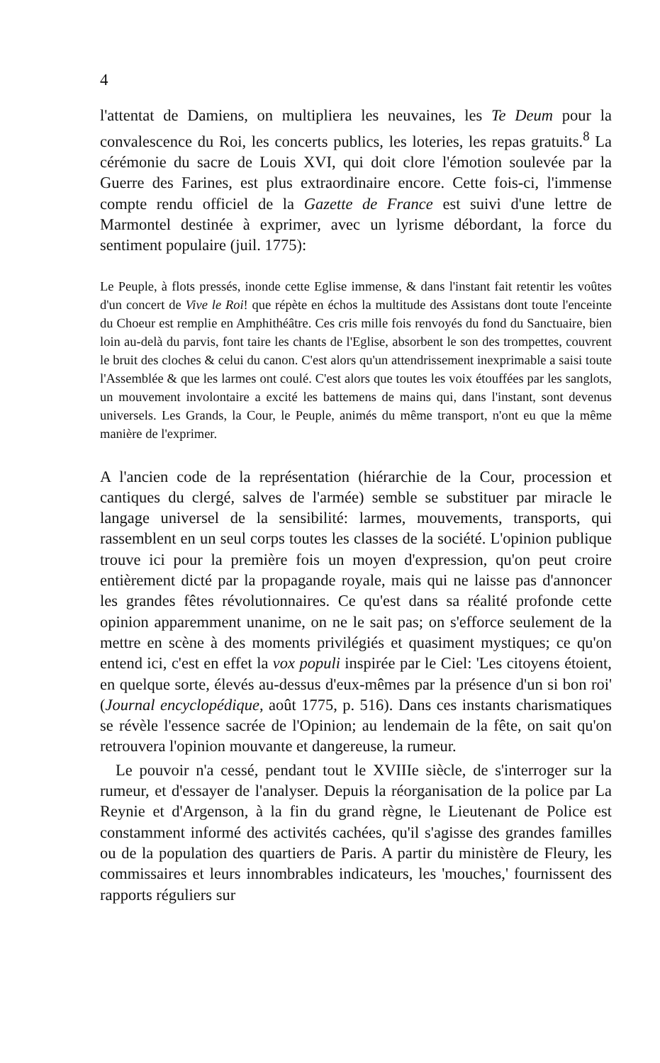4
l'attentat de Damiens, on multipliera les neuvaines, les Te Deum pour la convalescence du Roi, les concerts publics, les loteries, les repas gratuits.<sup>8</sup> La cérémonie du sacre de Louis XVI, qui doit clore l'émotion soulevée par la Guerre des Farines, est plus extraordinaire encore. Cette fois-ci, l'immense compte rendu officiel de la Gazette de France est suivi d'une lettre de Marmontel destinée à exprimer, avec un lyrisme débordant, la force du sentiment populaire (juil. 1775):
Le Peuple, à flots pressés, inonde cette Eglise immense, & dans l'instant fait retentir les voûtes d'un concert de Vive le Roi! que répète en échos la multitude des Assistans dont toute l'enceinte du Choeur est remplie en Amphithéâtre. Ces cris mille fois renvoyés du fond du Sanctuaire, bien loin au-delà du parvis, font taire les chants de l'Eglise, absorbent le son des trompettes, couvrent le bruit des cloches & celui du canon. C'est alors qu'un attendrissement inexprimable a saisi toute l'Assemblée & que les larmes ont coulé. C'est alors que toutes les voix étouffées par les sanglots, un mouvement involontaire a excité les battemens de mains qui, dans l'instant, sont devenus universels. Les Grands, la Cour, le Peuple, animés du même transport, n'ont eu que la même manière de l'exprimer.
A l'ancien code de la représentation (hiérarchie de la Cour, procession et cantiques du clergé, salves de l'armée) semble se substituer par miracle le langage universel de la sensibilité: larmes, mouvements, transports, qui rassemblent en un seul corps toutes les classes de la société. L'opinion publique trouve ici pour la première fois un moyen d'expression, qu'on peut croire entièrement dicté par la propagande royale, mais qui ne laisse pas d'annoncer les grandes fêtes révolutionnaires. Ce qu'est dans sa réalité profonde cette opinion apparemment unanime, on ne le sait pas; on s'efforce seulement de la mettre en scène à des moments privilégiés et quasiment mystiques; ce qu'on entend ici, c'est en effet la vox populi inspirée par le Ciel: 'Les citoyens étoient, en quelque sorte, élevés au-dessus d'eux-mêmes par la présence d'un si bon roi' (Journal encyclopédique, août 1775, p. 516). Dans ces instants charismatiques se révèle l'essence sacrée de l'Opinion; au lendemain de la fête, on sait qu'on retrouvera l'opinion mouvante et dangereuse, la rumeur.
Le pouvoir n'a cessé, pendant tout le XVIIIe siècle, de s'interroger sur la rumeur, et d'essayer de l'analyser. Depuis la réorganisation de la police par La Reynie et d'Argenson, à la fin du grand règne, le Lieutenant de Police est constamment informé des activités cachées, qu'il s'agisse des grandes familles ou de la population des quartiers de Paris. A partir du ministère de Fleury, les commissaires et leurs innombrables indicateurs, les 'mouches,' fournissent des rapports réguliers sur